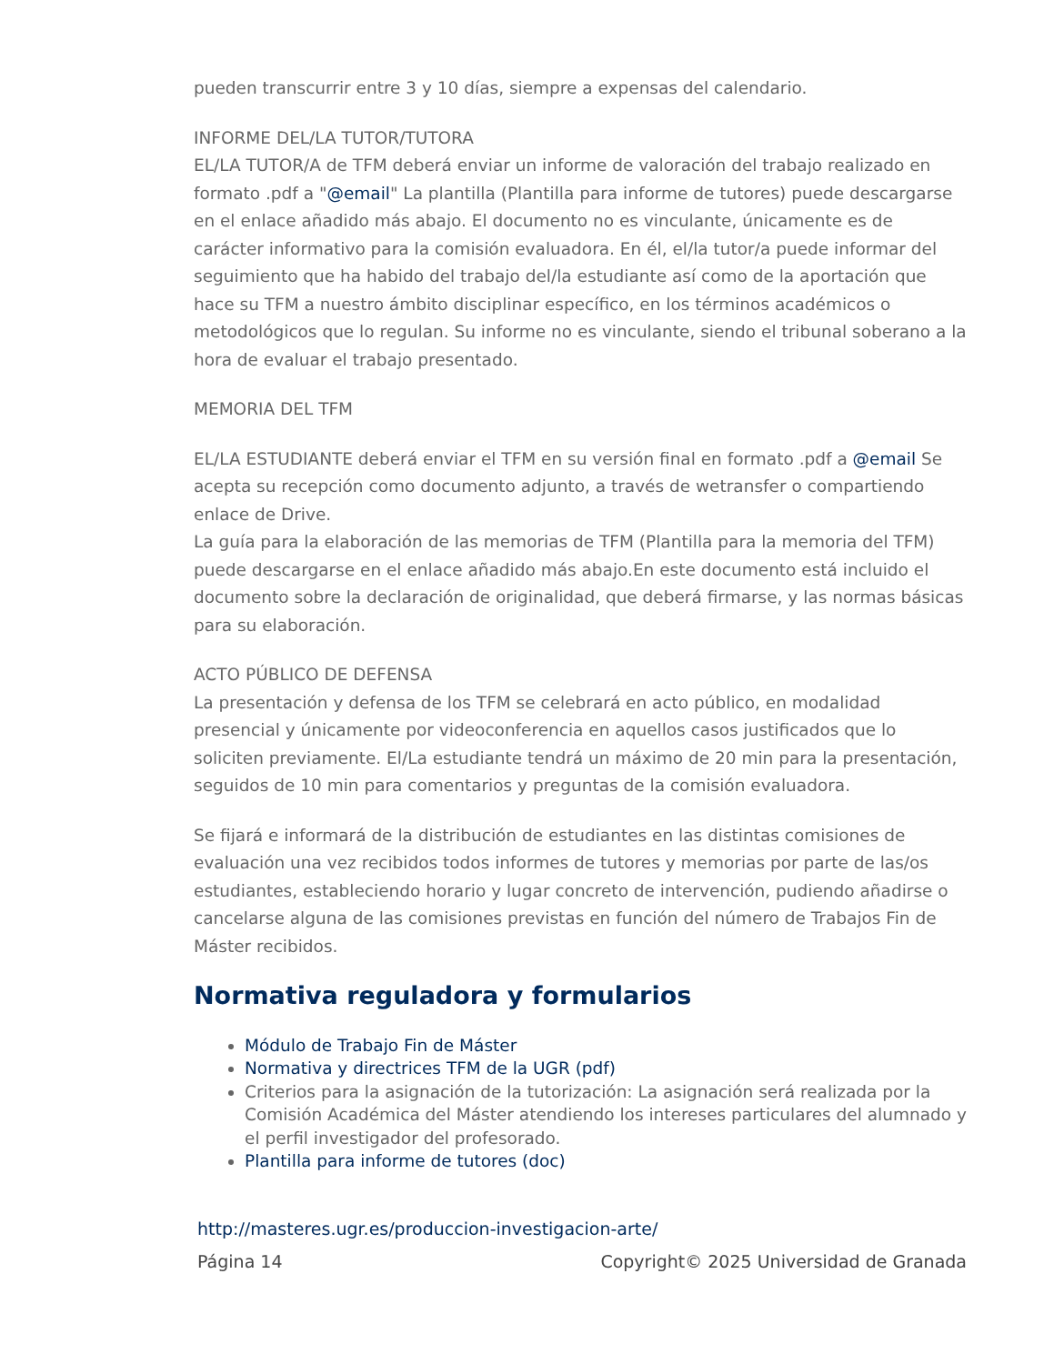pueden transcurrir entre 3 y 10 días, siempre a expensas del calendario.
INFORME DEL/LA TUTOR/TUTORA
EL/LA TUTOR/A de TFM deberá enviar un informe de valoración del trabajo realizado en formato .pdf a "@email" La plantilla (Plantilla para informe de tutores) puede descargarse en el enlace añadido más abajo. El documento no es vinculante, únicamente es de carácter informativo para la comisión evaluadora. En él, el/la tutor/a puede informar del seguimiento que ha habido del trabajo del/la estudiante así como de la aportación que hace su TFM a nuestro ámbito disciplinar específico, en los términos académicos o metodológicos que lo regulan. Su informe no es vinculante, siendo el tribunal soberano a la hora de evaluar el trabajo presentado.
MEMORIA DEL TFM
EL/LA ESTUDIANTE deberá enviar el TFM en su versión final en formato .pdf a @email Se acepta su recepción como documento adjunto, a través de wetransfer o compartiendo enlace de Drive.
La guía para la elaboración de las memorias de TFM (Plantilla para la memoria del TFM) puede descargarse en el enlace añadido más abajo.En este documento está incluido el documento sobre la declaración de originalidad, que deberá firmarse, y las normas básicas para su elaboración.
ACTO PÚBLICO DE DEFENSA
La presentación y defensa de los TFM se celebrará en acto público, en modalidad presencial y únicamente por videoconferencia en aquellos casos justificados que lo soliciten previamente. El/La estudiante tendrá un máximo de 20 min para la presentación, seguidos de 10 min para comentarios y preguntas de la comisión evaluadora.
Se fijará e informará de la distribución de estudiantes en las distintas comisiones de evaluación una vez recibidos todos informes de tutores y memorias por parte de las/os estudiantes, estableciendo horario y lugar concreto de intervención, pudiendo añadirse o cancelarse alguna de las comisiones previstas en función del número de Trabajos Fin de Máster recibidos.
Normativa reguladora y formularios
Módulo de Trabajo Fin de Máster
Normativa y directrices TFM de la UGR (pdf)
Criterios para la asignación de la tutorización: La asignación será realizada por la Comisión Académica del Máster atendiendo los intereses particulares del alumnado y el perfil investigador del profesorado.
Plantilla para informe de tutores (doc)
http://masteres.ugr.es/produccion-investigacion-arte/
Página 14 Copyright© 2025 Universidad de Granada